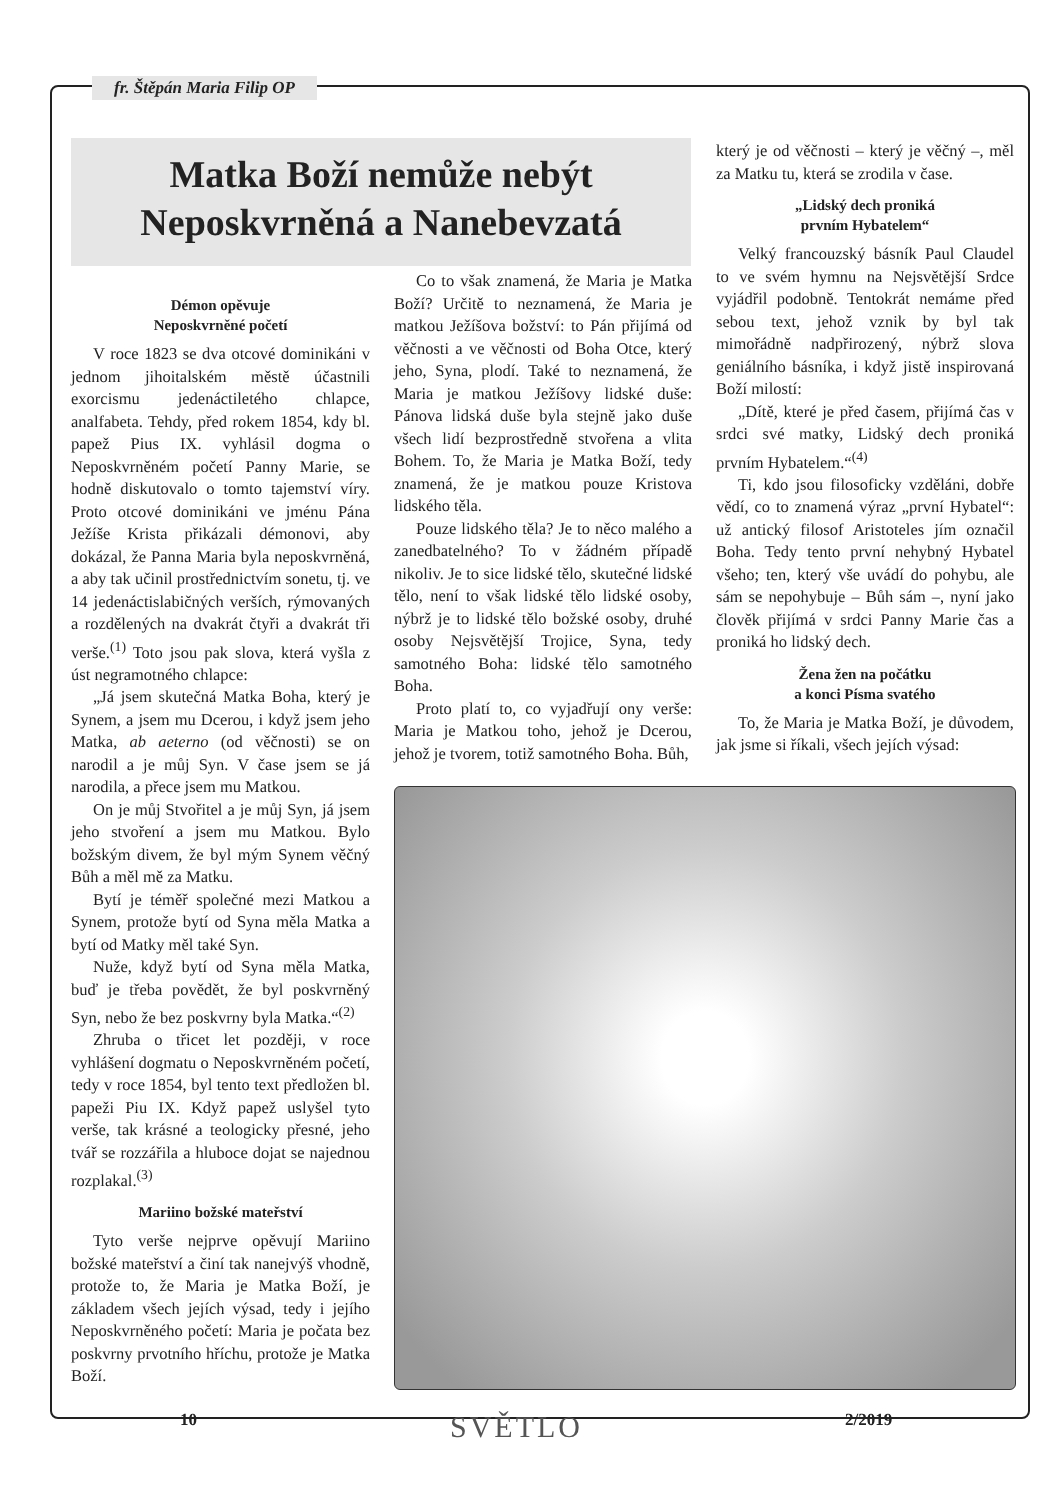fr. Štěpán Maria Filip OP
Matka Boží nemůže nebýt
Neposkvrněná a Nanebevzatá
Démon opěvuje
Neposkvrněné početí
V roce 1823 se dva otcové dominikáni v jednom jihoitalském městě účastnili exorcismu jedenáctiletého chlapce, analfabeta. Tehdy, před rokem 1854, kdy bl. papež Pius IX. vyhlásil dogma o Neposkvrněném početí Panny Marie, se hodně diskutovalo o tomto tajemství víry. Proto otcové dominikáni ve jménu Pána Ježíše Krista přikázali démonovi, aby dokázal, že Panna Maria byla neposkvrněná, a aby tak učinil prostřednictvím sonetu, tj. ve 14 jedenáctislabičných verších, rýmovaných a rozdělených na dvakrát čtyři a dvakrát tři verše.<sup>(1)</sup> Toto jsou pak slova, která vyšla z úst negramotného chlapce:
„Já jsem skutečná Matka Boha, který je Synem, a jsem mu Dcerou, i když jsem jeho Matka, ab aeterno (od věčnosti) se on narodil a je můj Syn. V čase jsem se já narodila, a přece jsem mu Matkou.
On je můj Stvořitel a je můj Syn, já jsem jeho stvoření a jsem mu Matkou. Bylo božským divem, že byl mým Synem věčný Bůh a měl mě za Matku.
Bytí je téměř společné mezi Matkou a Synem, protože bytí od Syna měla Matka a bytí od Matky měl také Syn.
Nuže, když bytí od Syna měla Matka, buď je třeba povědět, že byl poskvrněný Syn, nebo že bez poskvrny byla Matka.“<sup>(2)</sup>
Zhruba o třicet let později, v roce vyhlášení dogmatu o Neposkvrněném početí, tedy v roce 1854, byl tento text předložen bl. papeži Piu IX. Když papež uslyšel tyto verše, tak krásné a teologicky přesné, jeho tvář se rozzářila a hluboce dojat se najednou rozplakal.<sup>(3)</sup>
Mariino božské mateřství
Tyto verše nejprve opěvují Mariino božské mateřství a činí tak nanejvýš vhodně, protože to, že Maria je Matka Boží, je základem všech jejích výsad, tedy i jejího Neposkvrněného početí: Maria je počata bez poskvrny prvotního hříchu, protože je Matka Boží.
Co to však znamená, že Maria je Matka Boží? Určitě to neznamená, že Maria je matkou Ježíšova božství: to Pán přijímá od věčnosti a ve věčnosti od Boha Otce, který jeho, Syna, plodí. Také to neznamená, že Maria je matkou Ježíšovy lidské duše: Pánova lidská duše byla stejně jako duše všech lidí bezprostředně stvořena a vlita Bohem. To, že Maria je Matka Boží, tedy znamená, že je matkou pouze Kristova lidského těla.
Pouze lidského těla? Je to něco malého a zanedbatelného? To v žádném případě nikoliv. Je to sice lidské tělo, skutečné lidské tělo, není to však lidské tělo lidské osoby, nýbrž je to lidské tělo božské osoby, druhé osoby Nejsvětější Trojice, Syna, tedy samotného Boha: lidské tělo samotného Boha.
Proto platí to, co vyjadřují ony verše: Maria je Matkou toho, jehož je Dcerou, jehož je tvorem, totiž samotného Boha. Bůh,
který je od věčnosti – který je věčný –, měl za Matku tu, která se zrodila v čase.
„Lidský dech proniká
prvním Hybatelem“
Velký francouzský básník Paul Claudel to ve svém hymnu na Nejsvětější Srdce vyjádřil podobně. Tentokrát nemáme před sebou text, jehož vznik by byl tak mimořádně nadpřirozený, nýbrž slova geniálního básníka, i když jistě inspirovaná Boží milostí:
„Dítě, které je před časem, přijímá čas v srdci své matky, Lidský dech proniká prvním Hybatelem.“<sup>(4)</sup>
Ti, kdo jsou filosoficky vzděláni, dobře vědí, co to znamená výraz „první Hybatel“: už antický filosof Aristoteles jím označil Boha. Tedy tento první nehybný Hybatel všeho; ten, který vše uvádí do pohybu, ale sám se nepohybuje – Bůh sám –, nyní jako člověk přijímá v srdci Panny Marie čas a proniká ho lidský dech.
Žena žen na počátku
a konci Písma svatého
To, že Maria je Matka Boží, je důvodem, jak jsme si říkali, všech jejích výsad:
10 SVĚTLO 2/2019